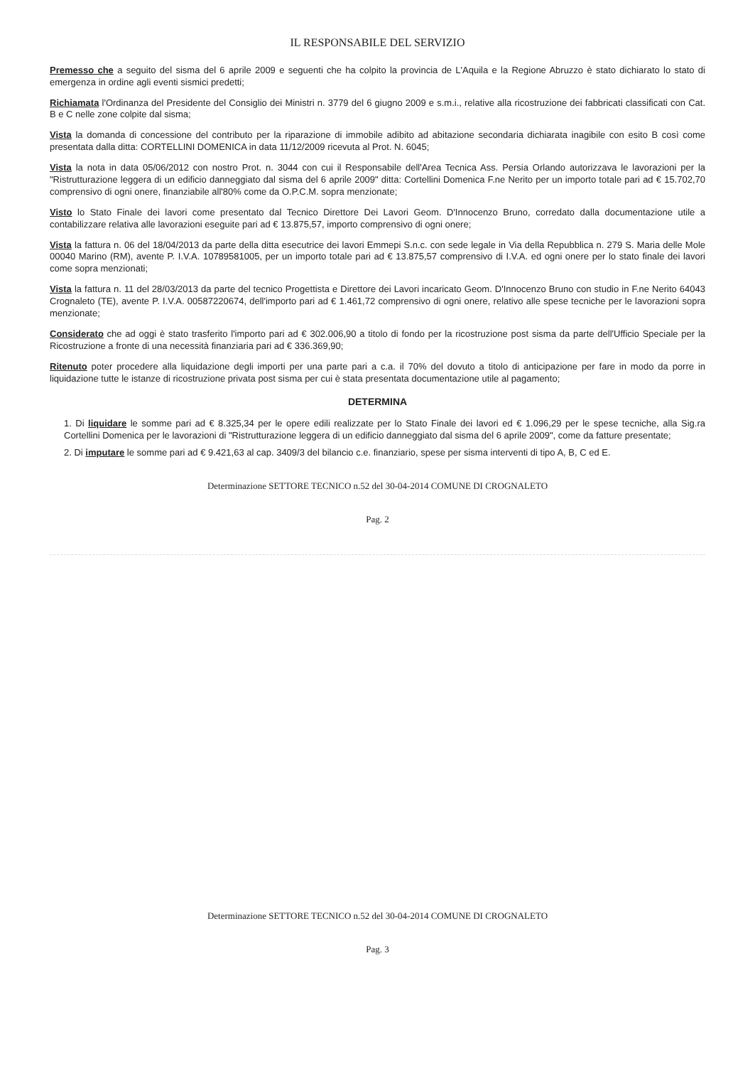IL RESPONSABILE DEL SERVIZIO
Premesso che a seguito del sisma del 6 aprile 2009 e seguenti che ha colpito la provincia de L'Aquila e la Regione Abruzzo è stato dichiarato lo stato di emergenza in ordine agli eventi sismici predetti;
Richiamata l'Ordinanza del Presidente del Consiglio dei Ministri n. 3779 del 6 giugno 2009 e s.m.i., relative alla ricostruzione dei fabbricati classificati con Cat. B e C nelle zone colpite dal sisma;
Vista la domanda di concessione del contributo per la riparazione di immobile adibito ad abitazione secondaria dichiarata inagibile con esito B così come presentata dalla ditta: CORTELLINI DOMENICA in data 11/12/2009 ricevuta al Prot. N. 6045;
Vista la nota in data 05/06/2012 con nostro Prot. n. 3044 con cui il Responsabile dell'Area Tecnica Ass. Persia Orlando autorizzava le lavorazioni per la "Ristrutturazione leggera di un edificio danneggiato dal sisma del 6 aprile 2009" ditta: Cortellini Domenica F.ne Nerito per un importo totale pari ad € 15.702,70 comprensivo di ogni onere, finanziabile all'80% come da O.P.C.M. sopra menzionate;
Visto lo Stato Finale dei lavori come presentato dal Tecnico Direttore Dei Lavori Geom. D'Innocenzo Bruno, corredato dalla documentazione utile a contabilizzare relativa alle lavorazioni eseguite pari ad € 13.875,57, importo comprensivo di ogni onere;
Vista la fattura n. 06 del 18/04/2013 da parte della ditta esecutrice dei lavori Emmepi S.n.c. con sede legale in Via della Repubblica n. 279 S. Maria delle Mole 00040 Marino (RM), avente P. I.V.A. 10789581005, per un importo totale pari ad € 13.875,57 comprensivo di I.V.A. ed ogni onere per lo stato finale dei lavori come sopra menzionati;
Vista la fattura n. 11 del 28/03/2013 da parte del tecnico Progettista e Direttore dei Lavori incaricato Geom. D'Innocenzo Bruno con studio in F.ne Nerito 64043 Crognaleto (TE), avente P. I.V.A. 00587220674, dell'importo pari ad € 1.461,72 comprensivo di ogni onere, relativo alle spese tecniche per le lavorazioni sopra menzionate;
Considerato che ad oggi è stato trasferito l'importo pari ad € 302.006,90 a titolo di fondo per la ricostruzione post sisma da parte dell'Ufficio Speciale per la Ricostruzione a fronte di una necessità finanziaria pari ad € 336.369,90;
Ritenuto poter procedere alla liquidazione degli importi per una parte pari a c.a. il 70% del dovuto a titolo di anticipazione per fare in modo da porre in liquidazione tutte le istanze di ricostruzione privata post sisma per cui è stata presentata documentazione utile al pagamento;
DETERMINA
1. Di liquidare le somme pari ad € 8.325,34 per le opere edili realizzate per lo Stato Finale dei lavori ed € 1.096,29 per le spese tecniche, alla Sig.ra Cortellini Domenica per le lavorazioni di "Ristrutturazione leggera di un edificio danneggiato dal sisma del 6 aprile 2009", come da fatture presentate;
2. Di imputare le somme pari ad € 9.421,63 al cap. 3409/3 del bilancio c.e. finanziario, spese per sisma interventi di tipo A, B, C ed E.
Determinazione SETTORE TECNICO n.52 del 30-04-2014 COMUNE DI CROGNALETO
Pag. 2
Determinazione SETTORE TECNICO n.52 del 30-04-2014 COMUNE DI CROGNALETO
Pag. 3